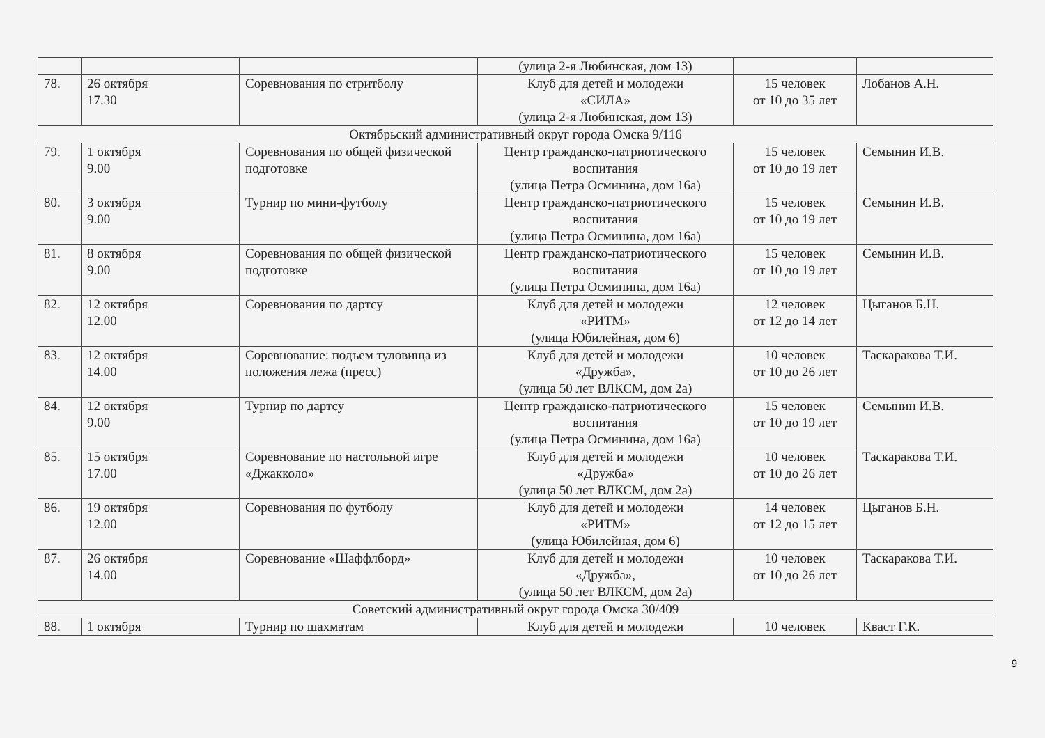| | | | (улица 2-я Любинская, дом 13) | | |
| 78. | 26 октября 17.30 | Соревнования по стритболу | Клуб для детей и молодежи «СИЛА» (улица 2-я Любинская, дом 13) | 15 человек от 10 до 35 лет | Лобанов А.Н. |
| Октябрьский административный округ города Омска 9/116 | | | | | |
| 79. | 1 октября 9.00 | Соревнования по общей физической подготовке | Центр гражданско-патриотического воспитания (улица Петра Осминина, дом 16а) | 15 человек от 10 до 19 лет | Семынин И.В. |
| 80. | 3 октября 9.00 | Турнир по мини-футболу | Центр гражданско-патриотического воспитания (улица Петра Осминина, дом 16а) | 15 человек от 10 до 19 лет | Семынин И.В. |
| 81. | 8 октября 9.00 | Соревнования по общей физической подготовке | Центр гражданско-патриотического воспитания (улица Петра Осминина, дом 16а) | 15 человек от 10 до 19 лет | Семынин И.В. |
| 82. | 12 октября 12.00 | Соревнования по дартсу | Клуб для детей и молодежи «РИТМ» (улица Юбилейная, дом 6) | 12 человек от 12 до 14 лет | Цыганов Б.Н. |
| 83. | 12 октября 14.00 | Соревнование: подъем туловища из положения лежа (пресс) | Клуб для детей и молодежи «Дружба», (улица 50 лет ВЛКСМ, дом 2а) | 10 человек от 10 до 26 лет | Таскаракова Т.И. |
| 84. | 12 октября 9.00 | Турнир по дартсу | Центр гражданско-патриотического воспитания (улица Петра Осминина, дом 16а) | 15 человек от 10 до 19 лет | Семынин И.В. |
| 85. | 15 октября 17.00 | Соревнование по настольной игре «Джакколо» | Клуб для детей и молодежи «Дружба» (улица 50 лет ВЛКСМ, дом 2а) | 10 человек от 10 до 26 лет | Таскаракова Т.И. |
| 86. | 19 октября 12.00 | Соревнования по футболу | Клуб для детей и молодежи «РИТМ» (улица Юбилейная, дом 6) | 14 человек от 12 до 15 лет | Цыганов Б.Н. |
| 87. | 26 октября 14.00 | Соревнование «Шаффлборд» | Клуб для детей и молодежи «Дружба», (улица 50 лет ВЛКСМ, дом 2а) | 10 человек от 10 до 26 лет | Таскаракова Т.И. |
| Советский административный округ города Омска 30/409 | | | | | |
| 88. | 1 октября | Турнир по шахматам | Клуб для детей и молодежи | 10 человек | Кваст Г.К. |
9